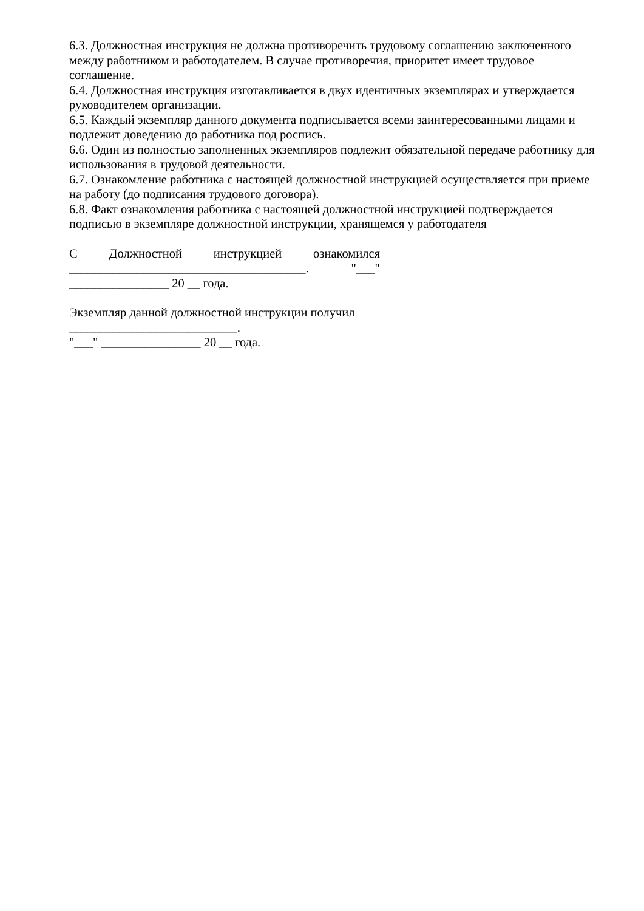6.3. Должностная инструкция не должна противоречить трудовому соглашению заключенного между работником и работодателем. В случае противоречия, приоритет имеет трудовое соглашение.
6.4. Должностная инструкция изготавливается в двух идентичных экземплярах и утверждается руководителем организации.
6.5. Каждый экземпляр данного документа подписывается всеми заинтересованными лицами и подлежит доведению до работника под роспись.
6.6. Один из полностью заполненных экземпляров подлежит обязательной передаче работнику для использования в трудовой деятельности.
6.7. Ознакомление работника с настоящей должностной инструкцией осуществляется при приеме на работу (до подписания трудового договора).
6.8. Факт ознакомления работника с настоящей должностной инструкцией подтверждается подписью в экземпляре должностной инструкции, хранящемся у работодателя
С Должностной инструкцией ознакомился
______________________________________. "___"
________________ 20 __ года.
Экземпляр данной должностной инструкции получил
___________________________.
"___" ________________ 20 __ года.